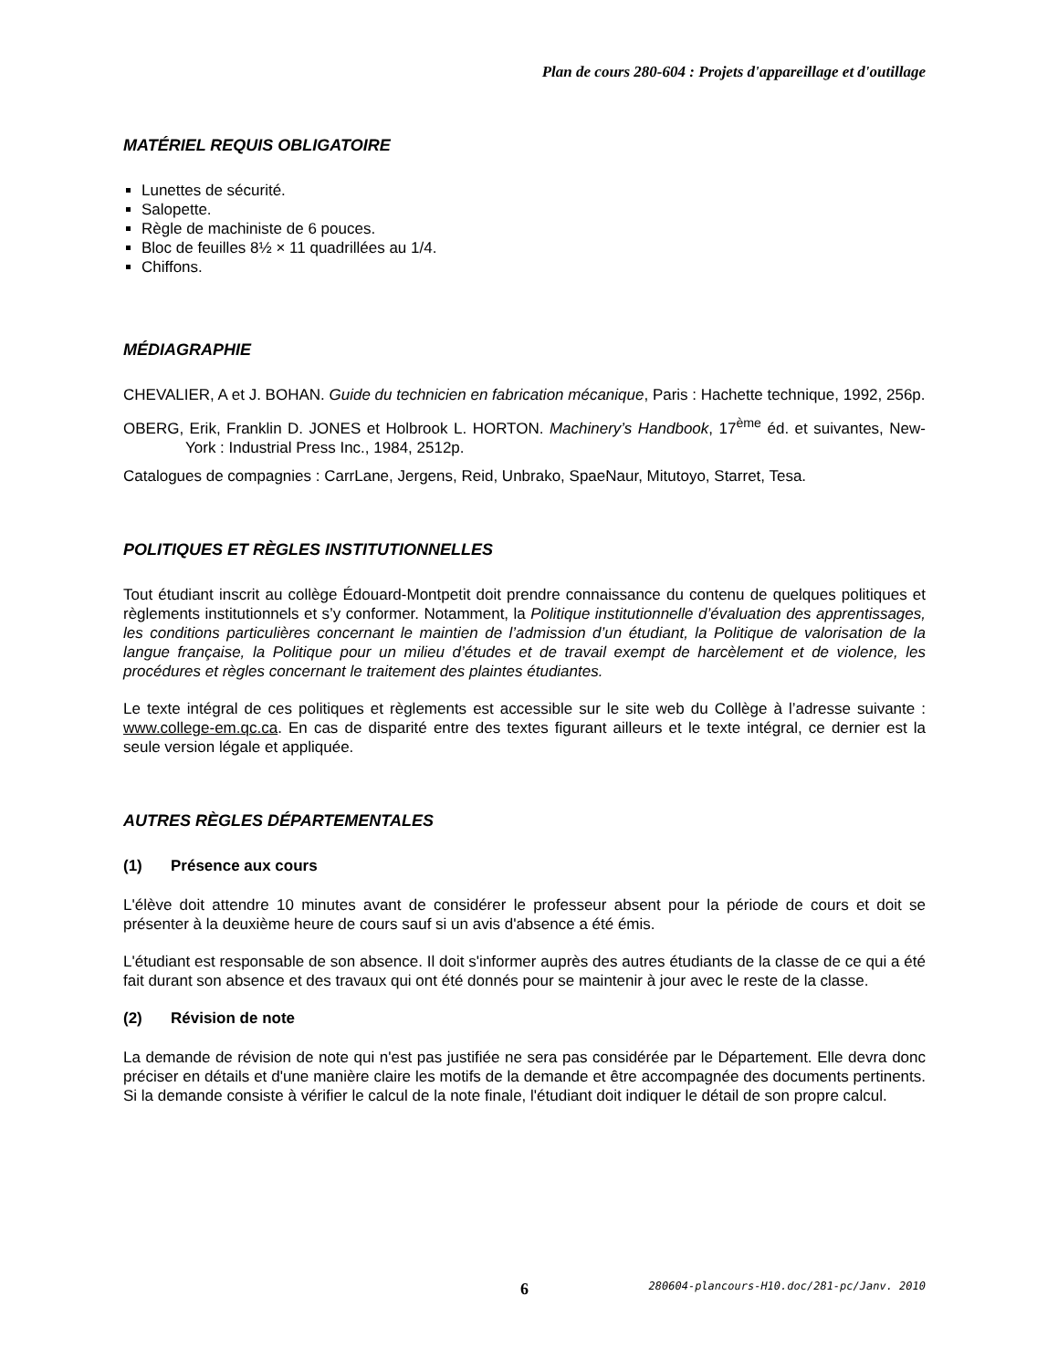Plan de cours 280-604 : Projets d'appareillage et d'outillage
MATÉRIEL REQUIS OBLIGATOIRE
Lunettes de sécurité.
Salopette.
Règle de machiniste de 6 pouces.
Bloc de feuilles 8½ × 11 quadrillées au 1/4.
Chiffons.
MÉDIAGRAPHIE
CHEVALIER, A et J. BOHAN. Guide du technicien en fabrication mécanique, Paris : Hachette technique, 1992, 256p.
OBERG, Erik, Franklin D. JONES et Holbrook L. HORTON. Machinery’s Handbook, 17<sup>ème</sup> éd. et suivantes, New-York : Industrial Press Inc., 1984, 2512p.
Catalogues de compagnies : CarrLane, Jergens, Reid, Unbrako, SpaeNaur, Mitutoyo, Starret, Tesa.
POLITIQUES ET RÈGLES INSTITUTIONNELLES
Tout étudiant inscrit au collège Édouard-Montpetit doit prendre connaissance du contenu de quelques politiques et règlements institutionnels et s’y conformer. Notamment, la Politique institutionnelle d’évaluation des apprentissages, les conditions particulières concernant le maintien de l’admission d’un étudiant, la Politique de valorisation de la langue française, la Politique pour un milieu d’études et de travail exempt de harcèlement et de violence, les procédures et règles concernant le traitement des plaintes étudiantes.
Le texte intégral de ces politiques et règlements est accessible sur le site web du Collège à l’adresse suivante : www.college-em.qc.ca. En cas de disparité entre des textes figurant ailleurs et le texte intégral, ce dernier est la seule version légale et appliquée.
AUTRES RÈGLES DÉPARTEMENTALES
(1) Présence aux cours
L'élève doit attendre 10 minutes avant de considérer le professeur absent pour la période de cours et doit se présenter à la deuxième heure de cours sauf si un avis d'absence a été émis.
L'étudiant est responsable de son absence. Il doit s'informer auprès des autres étudiants de la classe de ce qui a été fait durant son absence et des travaux qui ont été donnés pour se maintenir à jour avec le reste de la classe.
(2) Révision de note
La demande de révision de note qui n'est pas justifiée ne sera pas considérée par le Département. Elle devra donc préciser en détails et d'une manière claire les motifs de la demande et être accompagnée des documents pertinents. Si la demande consiste à vérifier le calcul de la note finale, l'étudiant doit indiquer le détail de son propre calcul.
6 280604-plancours-H10.doc/281-pc/Janv. 2010